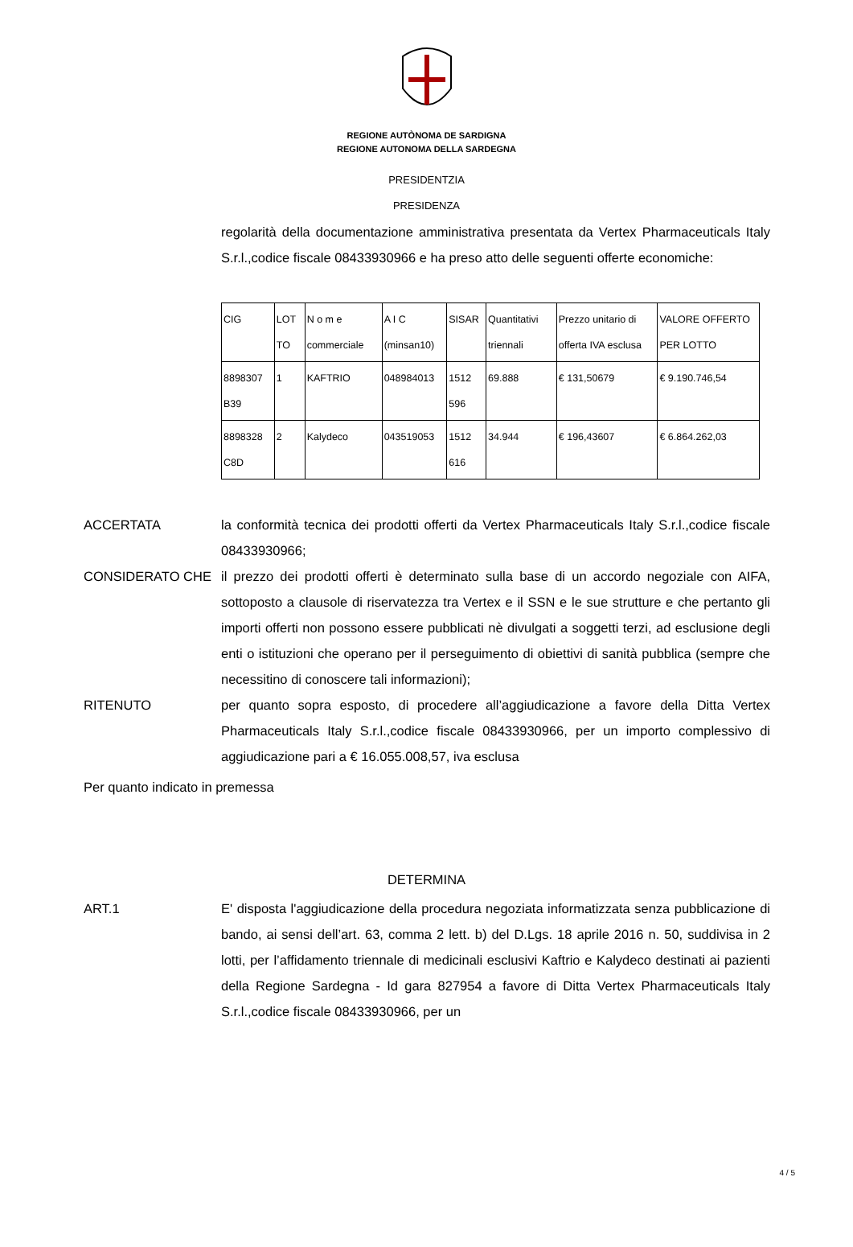REGIONE AUTÒNOMA DE SARDIGNA
REGIONE AUTONOMA DELLA SARDEGNA
PRESIDENTZIA
PRESIDENZA
regolarità della documentazione amministrativa presentata da Vertex Pharmaceuticals Italy S.r.l.,codice fiscale 08433930966 e ha preso atto delle seguenti offerte economiche:
| CIG | LOT TO | N o m e commerciale | A I C (minsan10) | SISAR | Quantitativi triennali | Prezzo unitario di offerta IVA esclusa | VALORE OFFERTO PER LOTTO |
| 8898307 B39 | 1 | KAFTRIO | 048984013 | 1512 596 | 69.888 | € 131,50679 | € 9.190.746,54 |
| 8898328 C8D | 2 | Kalydeco | 043519053 | 1512 616 | 34.944 | € 196,43607 | € 6.864.262,03 |
ACCERTATA la conformità tecnica dei prodotti offerti da Vertex Pharmaceuticals Italy S.r.l.,codice fiscale 08433930966;
CONSIDERATO CHE il prezzo dei prodotti offerti è determinato sulla base di un accordo negoziale con AIFA, sottoposto a clausole di riservatezza tra Vertex e il SSN e le sue strutture e che pertanto gli importi offerti non possono essere pubblicati nè divulgati a soggetti terzi, ad esclusione degli enti o istituzioni che operano per il perseguimento di obiettivi di sanità pubblica (sempre che necessitino di conoscere tali informazioni);
RITENUTO per quanto sopra esposto, di procedere all’aggiudicazione a favore della Ditta Vertex Pharmaceuticals Italy S.r.l.,codice fiscale 08433930966, per un importo complessivo di aggiudicazione pari a € 16.055.008,57, iva esclusa
Per quanto indicato in premessa
DETERMINA
ART.1 E' disposta l'aggiudicazione della procedura negoziata informatizzata senza pubblicazione di bando, ai sensi dell’art. 63, comma 2 lett. b) del D.Lgs. 18 aprile 2016 n. 50, suddivisa in 2 lotti, per l’affidamento triennale di medicinali esclusivi Kaftrio e Kalydeco destinati ai pazienti della Regione Sardegna - Id gara 827954 a favore di Ditta Vertex Pharmaceuticals Italy S.r.l.,codice fiscale 08433930966, per un
4 / 5